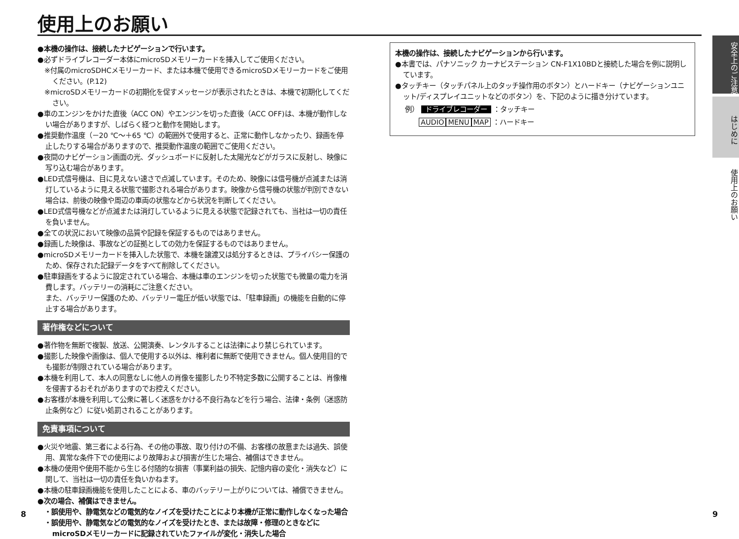使用上のお願い
●本機の操作は、接続したナビゲーションで行います。
●必ずドライブレコーダー本体にmicroSDメモリーカードを挿入してご使用ください。
※付属のmicroSDHCメモリーカード、または本機で使用できるmicroSDメモリーカードをご使用ください。(P.12)
※microSDメモリーカードの初期化を促すメッセージが表示されたときは、本機で初期化してください。
●車のエンジンをかけた直後（ACC ON）やエンジンを切った直後（ACC OFF)は、本機が動作しない場合がありますが、しばらく経つと動作を開始します。
●推奨動作温度（－20 ℃～＋65 ℃）の範囲外で使用すると、正常に動作しなかったり、録画を停止したりする場合がありますので、推奨動作温度の範囲でご使用ください。
●夜間のナビゲーション画面の光、ダッシュボードに反射した太陽光などがガラスに反射し、映像に写り込む場合があります。
●LED式信号機は、目に見えない速さで点滅しています。そのため、映像には信号機が点滅または消灯しているように見える状態で撮影される場合があります。映像から信号機の状態が判別できない場合は、前後の映像や周辺の車両の状態などから状況を判断してください。
●LED式信号機などが点滅または消灯しているように見える状態で記録されても、当社は一切の責任を負いません。
●全ての状況において映像の品質や記録を保証するものではありません。
●録画した映像は、事故などの証拠としての効力を保証するものではありません。
●microSDメモリーカードを挿入した状態で、本機を譲渡又は処分するときは、プライバシー保護のため、保存された記録データをすべて削除してください。
●駐車録画をするように設定されている場合、本機は車のエンジンを切った状態でも微量の電力を消費します。バッテリーの消耗にご注意ください。
また、バッテリー保護のため、バッテリー電圧が低い状態では、「駐車録画」の機能を自動的に停止する場合があります。
著作権などについて
●著作物を無断で複製、放送、公開演奏、レンタルすることは法律により禁じられています。
●撮影した映像や画像は、個人で使用する以外は、権利者に無断で使用できません。個人使用目的でも撮影が制限されている場合があります。
●本機を利用して、本人の同意なしに他人の肖像を撮影したり不特定多数に公開することは、肖像権を侵害するおそれがありますのでお控えください。
●お客様が本機を利用して公衆に著しく迷惑をかける不良行為などを行う場合、法律・条例（迷惑防止条例など）に従い処罰されることがあります。
免責事項について
●火災や地震、第三者による行為、その他の事故、取り付けの不備、お客様の故意または過失、誤使用、異常な条件下での使用により故障および損害が生じた場合、補償はできません。
●本機の使用や使用不能から生じる付随的な損害（事業利益の損失、記憶内容の変化・消失など）に関して、当社は一切の責任を負いかねます。
●本機の駐車録画機能を使用したことによる、車のバッテリー上がりについては、補償できません。
●次の場合、補償はできません。
・誤使用や、静電気などの電気的なノイズを受けたことにより本機が正常に動作しなくなった場合
・誤使用や、静電気などの電気的なノイズを受けたとき、または故障・修理のときなどにmicroSDメモリーカードに記録されていたファイルが変化・消失した場合
本機の操作は、接続したナビゲーションから行います。
●本書では、パナソニック カーナビステーション CN-F1X10BDと接続した場合を例に説明しています。
●タッチキー（タッチパネル上のタッチ操作用のボタン）とハードキー（ナビゲーションユニット/ディスプレイユニットなどのボタン）を、下記のように描き分けています。
例） ドライブレコーダー ：タッチキー
AUDIO MENU MAP ：ハードキー
安全上のご注意
はじめに
使用上のお願い
8 9